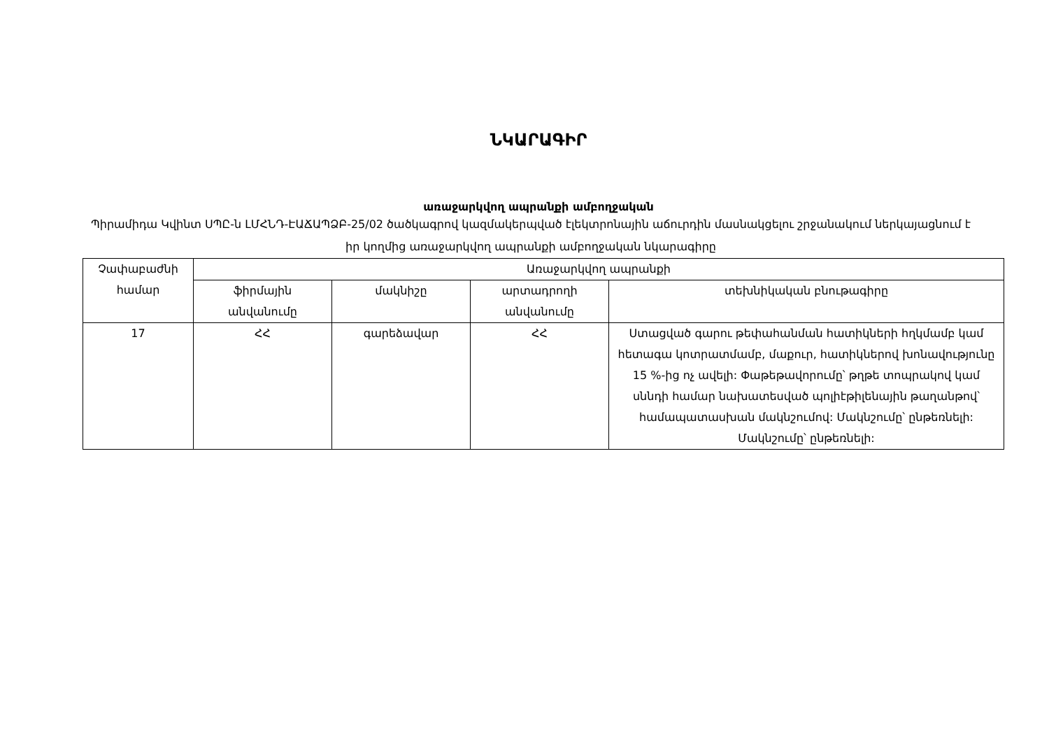ՆԿԱՐԱԳԻՐ
առաջարկվող ապրանքի ամբողջական
Պիրամիդա Կվինտ ՍՊԸ-ն ԼՄՀՆԴ-ԷԱՃԱՊՁԲ-25/02 ծածկագրով կազմակերպված էլեկտրոնային աճուրդին մասնակցելու շրջանակում ներկայացնում է իր կողմից առաջարկվող ապրանքի ամբողջական նկարագիրը
| Չափաբաժնի համար | Առաջարկվող ապրանքի | | | |
| --- | --- | --- | --- | --- |
| | ֆիրմային անվանումը | մակնիշը | արտադրողի անվանումը | տեխնիկական բնութագիրը |
| 17 | ՀՀ | գարեձավար | ՀՀ | Ստացված գարու թեփահանման հատիկների հղկմամբ կամ հետագա կոտրատմամբ, մաքուր, հատիկներով խոնավությունը 15 %-ից ոչ ավելի: Փաթեթավորումը՝ թղթե տոպրակով կամ սննդի համար նախատեսված պոլիէթիլենային թաղանթով՝ համապատասխան մակնշումով: Մակնշումը՝ ընթեռնելի: Մակնշումը՝ ընթեռնելի: |